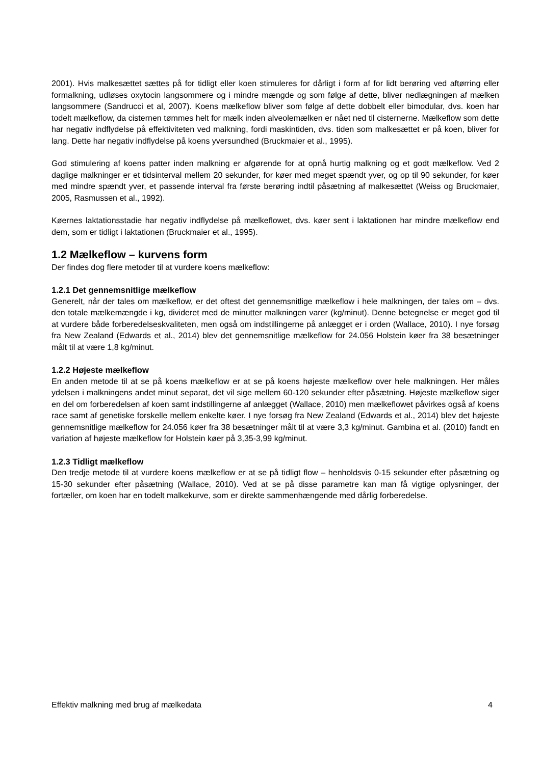2001). Hvis malkesættet sættes på for tidligt eller koen stimuleres for dårligt i form af for lidt berøring ved aftørring eller formalkning, udløses oxytocin langsommere og i mindre mængde og som følge af dette, bliver nedlægningen af mælken langsommere (Sandrucci et al, 2007). Koens mælkeflow bliver som følge af dette dobbelt eller bimodular, dvs. koen har todelt mælkeflow, da cisternen tømmes helt for mælk inden alveolemælken er nået ned til cisternerne. Mælkeflow som dette har negativ indflydelse på effektiviteten ved malkning, fordi maskintiden, dvs. tiden som malkesættet er på koen, bliver for lang. Dette har negativ indflydelse på koens yversundhed (Bruckmaier et al., 1995).
God stimulering af koens patter inden malkning er afgørende for at opnå hurtig malkning og et godt mælkeflow. Ved 2 daglige malkninger er et tidsinterval mellem 20 sekunder, for køer med meget spændt yver, og op til 90 sekunder, for køer med mindre spændt yver, et passende interval fra første berøring indtil påsætning af malkesættet (Weiss og Bruckmaier, 2005, Rasmussen et al., 1992).
Køernes laktationsstadie har negativ indflydelse på mælkeflowet, dvs. køer sent i laktationen har mindre mælkeflow end dem, som er tidligt i laktationen (Bruckmaier et al., 1995).
1.2 Mælkeflow – kurvens form
Der findes dog flere metoder til at vurdere koens mælkeflow:
1.2.1 Det gennemsnitlige mælkeflow
Generelt, når der tales om mælkeflow, er det oftest det gennemsnitlige mælkeflow i hele malkningen, der tales om – dvs. den totale mælkemængde i kg, divideret med de minutter malkningen varer (kg/minut). Denne betegnelse er meget god til at vurdere både forberedelseskvaliteten, men også om indstillingerne på anlægget er i orden (Wallace, 2010). I nye forsøg fra New Zealand (Edwards et al., 2014) blev det gennemsnitlige mælkeflow for 24.056 Holstein køer fra 38 besætninger målt til at være 1,8 kg/minut.
1.2.2 Højeste mælkeflow
En anden metode til at se på koens mælkeflow er at se på koens højeste mælkeflow over hele malkningen. Her måles ydelsen i malkningens andet minut separat, det vil sige mellem 60-120 sekunder efter påsætning. Højeste mælkeflow siger en del om forberedelsen af koen samt indstillingerne af anlægget (Wallace, 2010) men mælkeflowet påvirkes også af koens race samt af genetiske forskelle mellem enkelte køer. I nye forsøg fra New Zealand (Edwards et al., 2014) blev det højeste gennemsnitlige mælkeflow for 24.056 køer fra 38 besætninger målt til at være 3,3 kg/minut. Gambina et al. (2010) fandt en variation af højeste mælkeflow for Holstein køer på 3,35-3,99 kg/minut.
1.2.3 Tidligt mælkeflow
Den tredje metode til at vurdere koens mælkeflow er at se på tidligt flow – henholdsvis 0-15 sekunder efter påsætning og 15-30 sekunder efter påsætning (Wallace, 2010). Ved at se på disse parametre kan man få vigtige oplysninger, der fortæller, om koen har en todelt malkekurve, som er direkte sammenhængende med dårlig forberedelse.
Effektiv malkning med brug af mælkedata 4